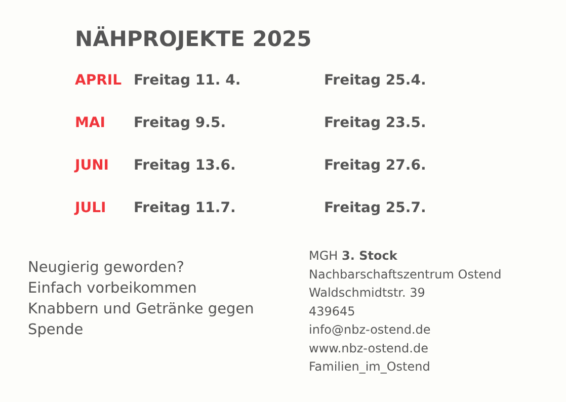NÄHPROJEKTE 2025
| APRIL | Freitag 11. 4. | Freitag 25.4. |
| MAI | Freitag 9.5. | Freitag 23.5. |
| JUNI | Freitag 13.6. | Freitag 27.6. |
| JULI | Freitag 11.7. | Freitag 25.7. |
Neugierig geworden?
Einfach vorbeikommen
Knabbern und Getränke gegen
Spende
MGH 3. Stock
Nachbarschaftszentrum Ostend
Waldschmidtstr. 39
439645
info@nbz-ostend.de
www.nbz-ostend.de
Familien_im_Ostend